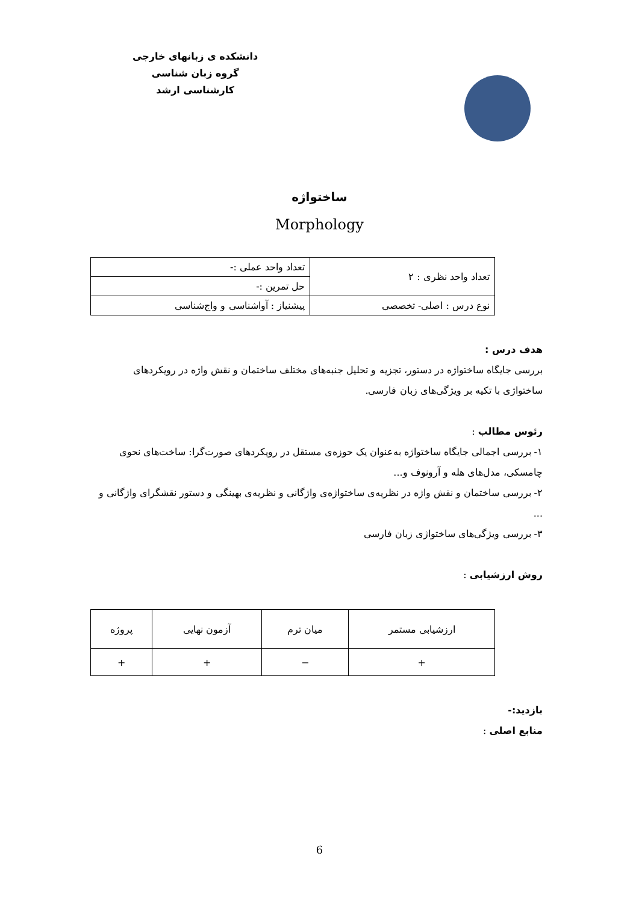دانشکده ی زبانهای خارجی
گروه زبان شناسی
کارشناسی ارشد
ساختواژه
Morphology
| تعداد واحد نظری : ۲ | تعداد واحد عملی :- |
| | حل تمرین :- |
| نوع درس : اصلی- تخصصی | پیشنیاز : آواشناسی و واج‌شناسی |
هدف درس :
بررسی جایگاه ساختواژه در دستور، تجزیه و تحلیل جنبه‌های مختلف ساختمان و نقش واژه در رویکردهای ساختواژی با تکیه بر ویژگی‌های زبان فارسی.
رئوس مطالب :
۱- بررسی اجمالی جایگاه ساختواژه به‌عنوان یک حوزه‌ی مستقل در رویکردهای صورت‌گرا: ساخت‌های نحوی چامسکی، مدل‌های هله و آرونوف و...
۲- بررسی ساختمان و نقش واژه در نظریه‌ی ساختواژه‌ی واژگانی و نظریه‌ی بهینگی و دستور نقشگرای واژگانی و ...
۳- بررسی ویژگی‌های ساختواژی زبان فارسی
روش ارزشیابی :
| ارزشیابی مستمر | میان ترم | آزمون نهایی | پروژه |
| + | − | + | + |
بازدید:-
منابع اصلی :
6